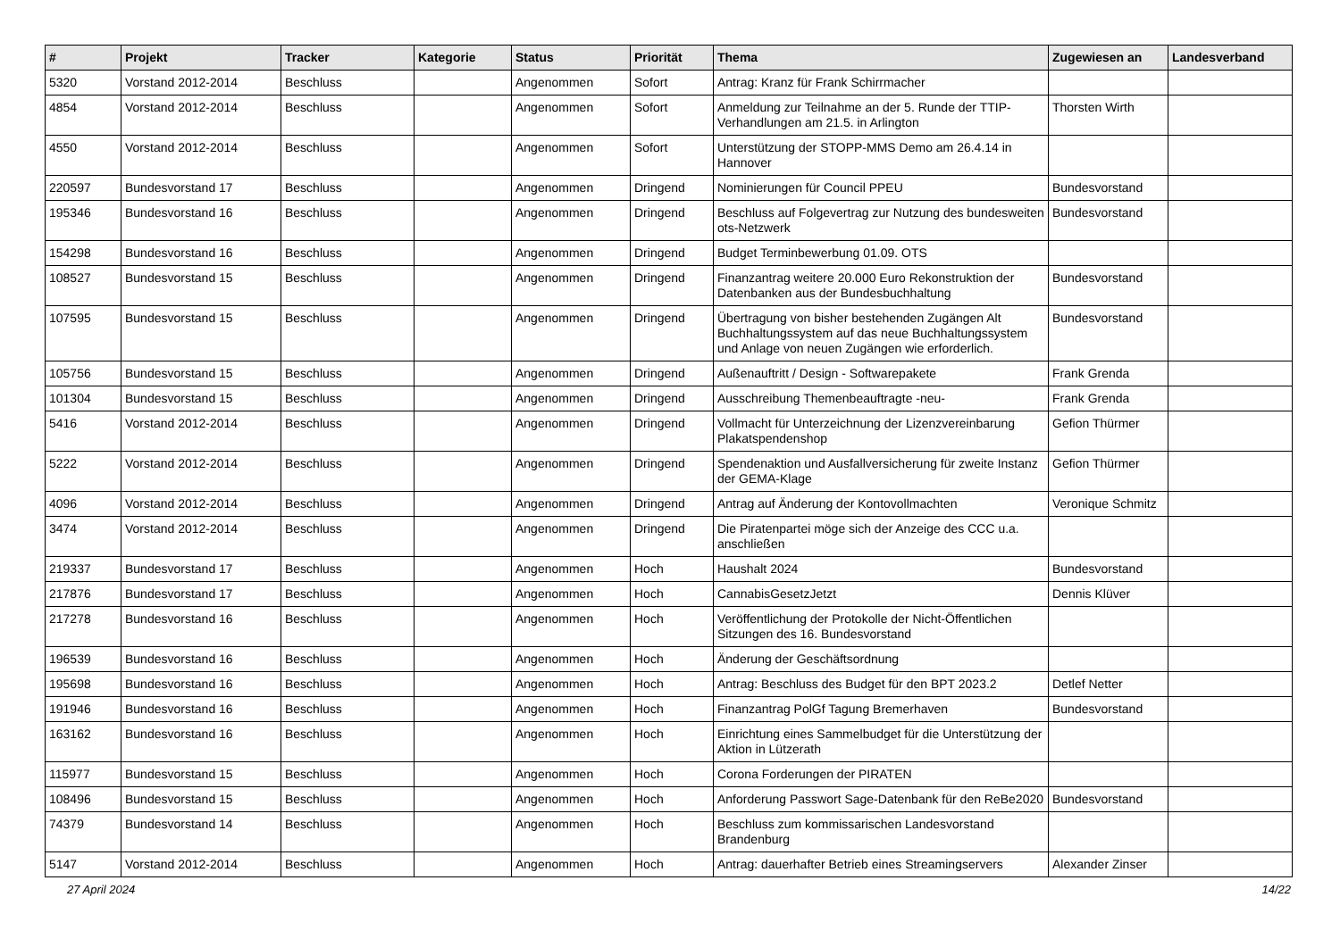| # | Projekt | Tracker | Kategorie | Status | Priorität | Thema | Zugewiesen an | Landesverband |
| --- | --- | --- | --- | --- | --- | --- | --- | --- |
| 5320 | Vorstand 2012-2014 | Beschluss | | Angenommen | Sofort | Antrag: Kranz für Frank Schirrmacher | | |
| 4854 | Vorstand 2012-2014 | Beschluss | | Angenommen | Sofort | Anmeldung zur Teilnahme an der 5. Runde der TTIP-Verhandlungen am 21.5. in Arlington | Thorsten Wirth | |
| 4550 | Vorstand 2012-2014 | Beschluss | | Angenommen | Sofort | Unterstützung der STOPP-MMS Demo am 26.4.14 in Hannover | | |
| 220597 | Bundesvorstand 17 | Beschluss | | Angenommen | Dringend | Nominierungen für Council PPEU | Bundesvorstand | |
| 195346 | Bundesvorstand 16 | Beschluss | | Angenommen | Dringend | Beschluss auf Folgevertrag zur Nutzung des bundesweiten ots-Netzwerk | Bundesvorstand | |
| 154298 | Bundesvorstand 16 | Beschluss | | Angenommen | Dringend | Budget Terminbewerbung 01.09. OTS | | |
| 108527 | Bundesvorstand 15 | Beschluss | | Angenommen | Dringend | Finanzantrag weitere 20.000 Euro Rekonstruktion der Datenbanken aus der Bundesbuchhaltung | Bundesvorstand | |
| 107595 | Bundesvorstand 15 | Beschluss | | Angenommen | Dringend | Übertragung von bisher bestehenden Zugängen Alt Buchhaltungssystem auf das neue Buchhaltungssystem und Anlage von neuen Zugängen wie erforderlich. | Bundesvorstand | |
| 105756 | Bundesvorstand 15 | Beschluss | | Angenommen | Dringend | Außenauftritt / Design - Softwarepakete | Frank Grenda | |
| 101304 | Bundesvorstand 15 | Beschluss | | Angenommen | Dringend | Ausschreibung Themenbeauftragte -neu- | Frank Grenda | |
| 5416 | Vorstand 2012-2014 | Beschluss | | Angenommen | Dringend | Vollmacht für Unterzeichnung der Lizenzvereinbarung Plakatspendenshop | Gefion Thürmer | |
| 5222 | Vorstand 2012-2014 | Beschluss | | Angenommen | Dringend | Spendenaktion und Ausfallversicherung für zweite Instanz der GEMA-Klage | Gefion Thürmer | |
| 4096 | Vorstand 2012-2014 | Beschluss | | Angenommen | Dringend | Antrag auf Änderung der Kontovollmachten | Veronique Schmitz | |
| 3474 | Vorstand 2012-2014 | Beschluss | | Angenommen | Dringend | Die Piratenpartei möge sich der Anzeige des CCC u.a. anschließen | | |
| 219337 | Bundesvorstand 17 | Beschluss | | Angenommen | Hoch | Haushalt 2024 | Bundesvorstand | |
| 217876 | Bundesvorstand 17 | Beschluss | | Angenommen | Hoch | CannabisGesetzJetzt | Dennis Klüver | |
| 217278 | Bundesvorstand 16 | Beschluss | | Angenommen | Hoch | Veröffentlichung der Protokolle der Nicht-Öffentlichen Sitzungen des 16. Bundesvorstand | | |
| 196539 | Bundesvorstand 16 | Beschluss | | Angenommen | Hoch | Änderung der Geschäftsordnung | | |
| 195698 | Bundesvorstand 16 | Beschluss | | Angenommen | Hoch | Antrag: Beschluss des Budget für den BPT 2023.2 | Detlef Netter | |
| 191946 | Bundesvorstand 16 | Beschluss | | Angenommen | Hoch | Finanzantrag PolGf Tagung Bremerhaven | Bundesvorstand | |
| 163162 | Bundesvorstand 16 | Beschluss | | Angenommen | Hoch | Einrichtung eines Sammelbudget für die Unterstützung der Aktion in Lützerath | | |
| 115977 | Bundesvorstand 15 | Beschluss | | Angenommen | Hoch | Corona Forderungen der PIRATEN | | |
| 108496 | Bundesvorstand 15 | Beschluss | | Angenommen | Hoch | Anforderung Passwort Sage-Datenbank für den ReBe2020 | Bundesvorstand | |
| 74379 | Bundesvorstand 14 | Beschluss | | Angenommen | Hoch | Beschluss zum kommissarischen Landesvorstand Brandenburg | | |
| 5147 | Vorstand 2012-2014 | Beschluss | | Angenommen | Hoch | Antrag: dauerhafter Betrieb eines Streamingservers | Alexander Zinser | |
27 April 2024 14/22